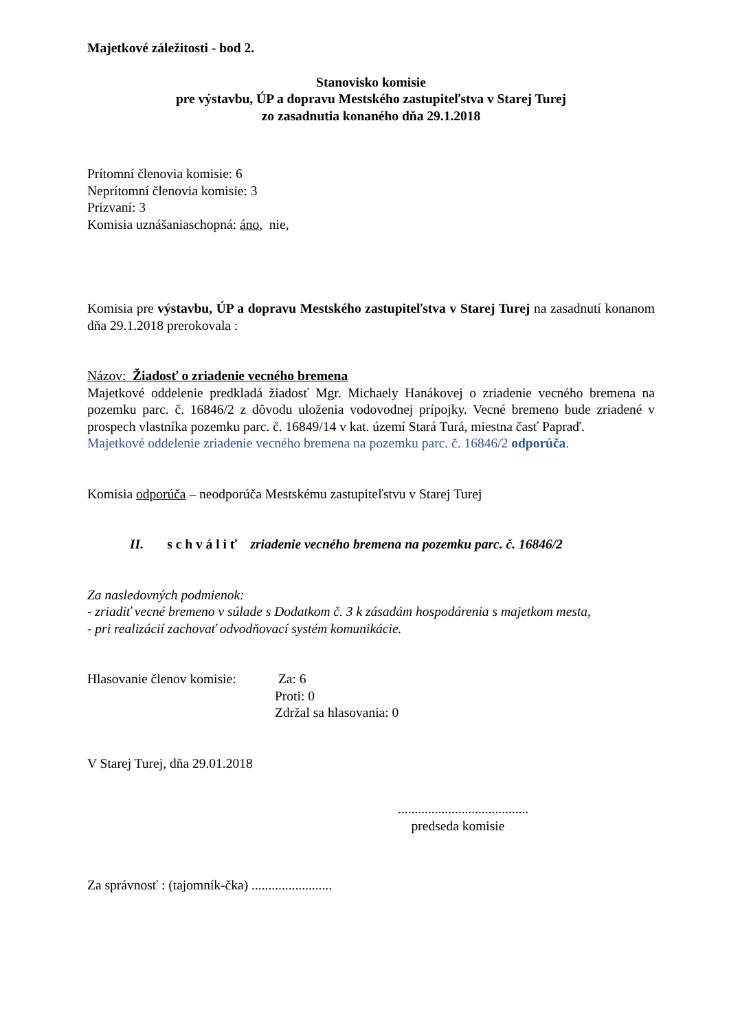Majetkové záležitosti - bod 2.
Stanovisko komisie
pre výstavbu, ÚP a dopravu Mestského zastupiteľstva v Starej Turej
zo zasadnutia konaného dňa 29.1.2018
Prítomní členovia komisie: 6
Neprítomní členovia komisie: 3
Prizvaní: 3
Komisia uznášaniaschopná: áno, nie,
Komisia pre výstavbu, ÚP a dopravu Mestského zastupiteľstva v Starej Turej na zasadnutí konanom dňa 29.1.2018 prerokovala :
Názov: Žiadosť o zriadenie vecného bremena
Majetkové oddelenie predkladá žiadosť Mgr. Michaely Hanákovej o zriadenie vecného bremena na pozemku parc. č. 16846/2 z dôvodu uloženia vodovodnej prípojky. Vecné bremeno bude zriadené v prospech vlastníka pozemku parc. č. 16849/14 v kat. území Stará Turá, miestna časť Papraď.
Majetkové oddelenie zriadenie vecného bremena na pozemku parc. č. 16846/2 odporúča.
Komisia odporúča – neodporúča Mestskému zastupiteľstvu v Starej Turej
II. s c h v á l i ť zriadenie vecného bremena na pozemku parc. č. 16846/2
Za nasledovných podmienok:
- zriadiť vecné bremeno v súlade s Dodatkom č. 3 k zásadám hospodárenia s majetkom mesta,
- pri realizácií zachovať odvodňovací systém komunikácie.
Hlasovanie členov komisie:
Za: 6
Proti: 0
Zdržal sa hlasovania: 0
V Starej Turej, dňa 29.01.2018
.......................................
predseda komisie
Za správnosť : (tajomník-čka) ........................